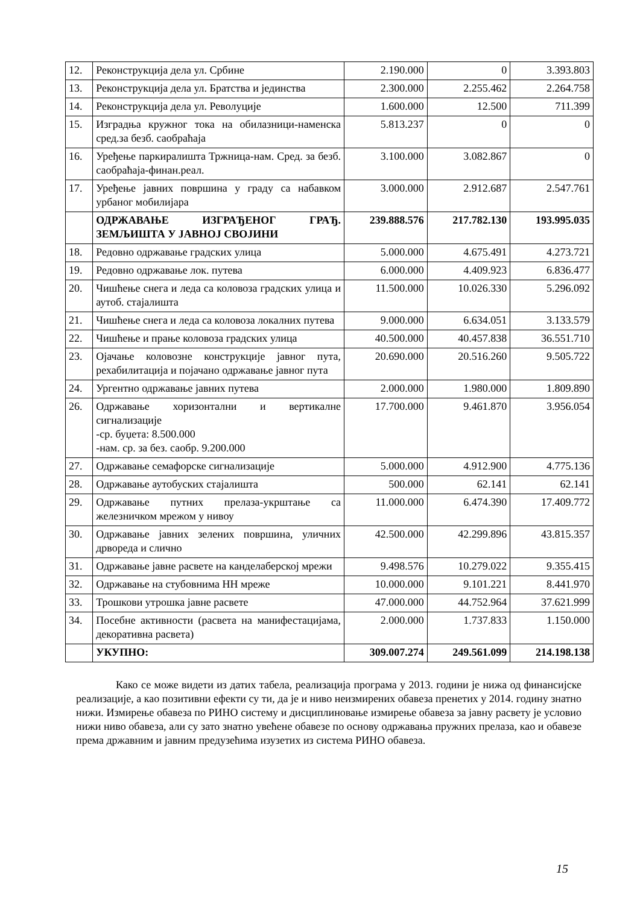| 12. | Реконструкција дела ул. Србине | 2.190.000 | 0 | 3.393.803 |
| 13. | Реконструкција дела ул. Братства и јединства | 2.300.000 | 2.255.462 | 2.264.758 |
| 14. | Реконструкција дела ул. Револуције | 1.600.000 | 12.500 | 711.399 |
| 15. | Изградња кружног тока на обилазници-наменска сред.за безб. саобраћаја | 5.813.237 | 0 | 0 |
| 16. | Уређење паркиралишта Тржница-нам. Сред. за безб. саобраћаја-финан.реал. | 3.100.000 | 3.082.867 | 0 |
| 17. | Уређење јавних површина у граду са набавком урбаног мобилијара | 3.000.000 | 2.912.687 | 2.547.761 |
| | ОДРЖАВАЊЕ ИЗГРАЂЕНОГ ГРАЂ. ЗЕМЉИШТА У ЈАВНОЈ СВОЈИНИ | 239.888.576 | 217.782.130 | 193.995.035 |
| 18. | Редовно одржавање градских улица | 5.000.000 | 4.675.491 | 4.273.721 |
| 19. | Редовно одржавање лок. путева | 6.000.000 | 4.409.923 | 6.836.477 |
| 20. | Чишћење снега и леда са коловоза градских улица и аутоб. стајалишта | 11.500.000 | 10.026.330 | 5.296.092 |
| 21. | Чишћење снега и леда са коловоза локалних путева | 9.000.000 | 6.634.051 | 3.133.579 |
| 22. | Чишћење и прање коловоза градских улица | 40.500.000 | 40.457.838 | 36.551.710 |
| 23. | Ојачање коловозне конструкције јавног пута, рехабилитација и појачано одржавање јавног пута | 20.690.000 | 20.516.260 | 9.505.722 |
| 24. | Ургентно одржавање јавних путева | 2.000.000 | 1.980.000 | 1.809.890 |
| 26. | Одржавање хоризонтални и вертикалне сигнализације -ср. буџета: 8.500.000 -нам. ср. за без. саобр. 9.200.000 | 17.700.000 | 9.461.870 | 3.956.054 |
| 27. | Одржавање семафорске сигнализације | 5.000.000 | 4.912.900 | 4.775.136 |
| 28. | Одржавање аутобуских стајалишта | 500.000 | 62.141 | 62.141 |
| 29. | Одржавање путних прелаза-укрштање са железничком мрежом у нивоу | 11.000.000 | 6.474.390 | 17.409.772 |
| 30. | Одржавање јавних зелених површина, уличних дрвореда и слично | 42.500.000 | 42.299.896 | 43.815.357 |
| 31. | Одржавање јавне расвете на канделаберској мрежи | 9.498.576 | 10.279.022 | 9.355.415 |
| 32. | Одржавање на стубовнима НН мреже | 10.000.000 | 9.101.221 | 8.441.970 |
| 33. | Трошкови утрошка јавне расвете | 47.000.000 | 44.752.964 | 37.621.999 |
| 34. | Посебне активности (расвета на манифестацијама, декоративна расвета) | 2.000.000 | 1.737.833 | 1.150.000 |
| | УКУПНО: | 309.007.274 | 249.561.099 | 214.198.138 |
Како се може видети из датих табела, реализација програма у 2013. години је нижа од финансијске реализације, а као позитивни ефекти су ти, да је и ниво неизмирених обавеза пренетих у 2014. годину знатно нижи. Измирење обавеза по РИНО систему и дисциплиновање измирење обавеза за јавну расвету је условио нижи ниво обавеза, али су зато знатно увећене обавезе по основу одржавања пружних прелаза, као и обавезе према државним и јавним предузећима изузетих из система РИНО обавеза.
15